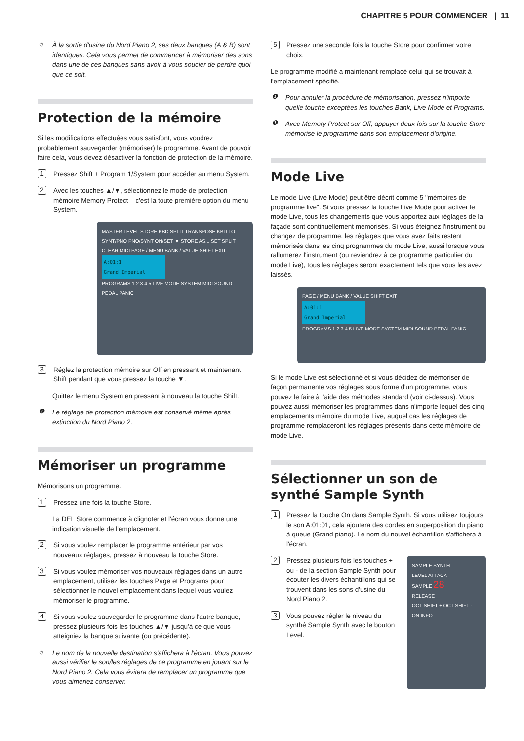CHAPITRE 5 POUR COMMENCER | 11
☼ À la sortie d'usine du Nord Piano 2, ses deux banques (A & B) sont identiques. Cela vous permet de commencer à mémoriser des sons dans une de ces banques sans avoir à vous soucier de perdre quoi que ce soit.
Protection de la mémoire
Si les modifications effectuées vous satisfont, vous voudrez probablement sauvegarder (mémoriser) le programme. Avant de pouvoir faire cela, vous devez désactiver la fonction de protection de la mémoire.
1 Pressez Shift + Program 1/System pour accéder au menu System.
2 Avec les touches ▲/▼, sélectionnez le mode de protection mémoire Memory Protect – c'est la toute première option du menu System.
MASTER LEVEL STORE KBD SPLIT TRANSPOSE KBD TO SYNT/PNO PNO/SYNT ON/SET ▼ STORE AS... SET SPLIT CLEAR MIDI PAGE / MENU BANK / VALUE SHIFT EXIT
A:01:1
Grand Imperial
PROGRAMS 1 2 3 4 5 LIVE MODE SYSTEM MIDI SOUND PEDAL PANIC
3 Réglez la protection mémoire sur Off en pressant et maintenant Shift pendant que vous pressez la touche ▼.
Quittez le menu System en pressant à nouveau la touche Shift.
❶ Le réglage de protection mémoire est conservé même après extinction du Nord Piano 2.
Mémoriser un programme
Mémorisons un programme.
1 Pressez une fois la touche Store.
La DEL Store commence à clignoter et l'écran vous donne une indication visuelle de l'emplacement.
2 Si vous voulez remplacer le programme antérieur par vos nouveaux réglages, pressez à nouveau la touche Store.
3 Si vous voulez mémoriser vos nouveaux réglages dans un autre emplacement, utilisez les touches Page et Programs pour sélectionner le nouvel emplacement dans lequel vous voulez mémoriser le programme.
4 Si vous voulez sauvegarder le programme dans l'autre banque, pressez plusieurs fois les touches ▲/▼ jusqu'à ce que vous atteigniez la banque suivante (ou précédente).
☼ Le nom de la nouvelle destination s'affichera à l'écran. Vous pouvez aussi vérifier le son/les réglages de ce programme en jouant sur le Nord Piano 2. Cela vous évitera de remplacer un programme que vous aimeriez conserver.
5 Pressez une seconde fois la touche Store pour confirmer votre choix.
Le programme modifié a maintenant remplacé celui qui se trouvait à l'emplacement spécifié.
❶ Pour annuler la procédure de mémorisation, pressez n'importe quelle touche exceptées les touches Bank, Live Mode et Programs.
❶ Avec Memory Protect sur Off, appuyer deux fois sur la touche Store mémorise le programme dans son emplacement d'origine.
Mode Live
Le mode Live (Live Mode) peut être décrit comme 5 "mémoires de programme live". Si vous pressez la touche Live Mode pour activer le mode Live, tous les changements que vous apportez aux réglages de la façade sont continuellement mémorisés. Si vous éteignez l'instrument ou changez de programme, les réglages que vous avez faits restent mémorisés dans les cinq programmes du mode Live, aussi lorsque vous rallumerez l'instrument (ou reviendrez à ce programme particulier du mode Live), tous les réglages seront exactement tels que vous les avez laissés.
PAGE / MENU BANK / VALUE SHIFT EXIT
A:01:1
Grand Imperial
PROGRAMS 1 2 3 4 5 LIVE MODE SYSTEM MIDI SOUND PEDAL PANIC
Si le mode Live est sélectionné et si vous décidez de mémoriser de façon permanente vos réglages sous forme d'un programme, vous pouvez le faire à l'aide des méthodes standard (voir ci-dessus). Vous pouvez aussi mémoriser les programmes dans n'importe lequel des cinq emplacements mémoire du mode Live, auquel cas les réglages de programme remplaceront les réglages présents dans cette mémoire de mode Live.
Sélectionner un son de synthé Sample Synth
1 Pressez la touche On dans Sample Synth. Si vous utilisez toujours le son A:01:01, cela ajoutera des cordes en superposition du piano à queue (Grand piano). Le nom du nouvel échantillon s'affichera à l'écran.
2 Pressez plusieurs fois les touches + ou - de la section Sample Synth pour écouter les divers échantillons qui se trouvent dans les sons d'usine du Nord Piano 2.
3 Vous pouvez régler le niveau du synthé Sample Synth avec le bouton Level.
SAMPLE SYNTH
LEVEL ATTACK
SAMPLE 28
RELEASE
OCT SHIFT + OCT SHIFT -
ON INFO